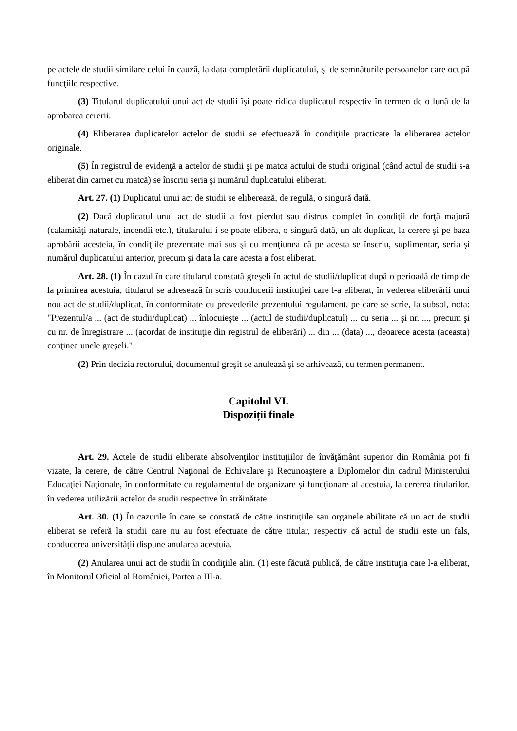pe actele de studii similare celui în cauză, la data completării duplicatului, şi de semnăturile persoanelor care ocupă funcţiile respective.
(3) Titularul duplicatului unui act de studii îşi poate ridica duplicatul respectiv în termen de o lună de la aprobarea cererii.
(4) Eliberarea duplicatelor actelor de studii se efectuează în condiţiile practicate la eliberarea actelor originale.
(5) În registrul de evidenţă a actelor de studii şi pe matca actului de studii original (când actul de studii s-a eliberat din carnet cu matcă) se înscriu seria şi numărul duplicatului eliberat.
Art. 27. (1) Duplicatul unui act de studii se eliberează, de regulă, o singură dată.
(2) Dacă duplicatul unui act de studii a fost pierdut sau distrus complet în condiţii de forţă majoră (calamităţi naturale, incendii etc.), titularului i se poate elibera, o singură dată, un alt duplicat, la cerere şi pe baza aprobării acesteia, în condiţiile prezentate mai sus şi cu menţiunea că pe acesta se înscriu, suplimentar, seria şi numărul duplicatului anterior, precum şi data la care acesta a fost eliberat.
Art. 28. (1) În cazul în care titularul constată greşeli în actul de studii/duplicat după o perioadă de timp de la primirea acestuia, titularul se adresează în scris conducerii instituţiei care l-a eliberat, în vederea eliberării unui nou act de studii/duplicat, în conformitate cu prevederile prezentului regulament, pe care se scrie, la subsol, nota: "Prezentul/a ... (act de studii/duplicat) ... înlocuieşte ... (actul de studii/duplicatul) ... cu seria ... şi nr. ..., precum şi cu nr. de înregistrare ... (acordat de instituţie din registrul de eliberări) ... din ... (data) ..., deoarece acesta (aceasta) conţinea unele greşeli."
(2) Prin decizia rectorului, documentul greşit se anulează şi se arhivează, cu termen permanent.
Capitolul VI.
Dispoziții finale
Art. 29. Actele de studii eliberate absolvenţilor instituţiilor de învăţământ superior din România pot fi vizate, la cerere, de către Centrul Naţional de Echivalare şi Recunoaştere a Diplomelor din cadrul Ministerului Educaţiei Naţionale, în conformitate cu regulamentul de organizare şi funcţionare al acestuia, la cererea titularilor. în vederea utilizării actelor de studii respective în străinătate.
Art. 30. (1) În cazurile în care se constată de către instituţiile sau organele abilitate că un act de studii eliberat se referă la studii care nu au fost efectuate de către titular, respectiv că actul de studii este un fals, conducerea universității dispune anularea acestuia.
(2) Anularea unui act de studii în condiţiile alin. (1) este făcută publică, de către instituţia care l-a eliberat, în Monitorul Oficial al României, Partea a III-a.